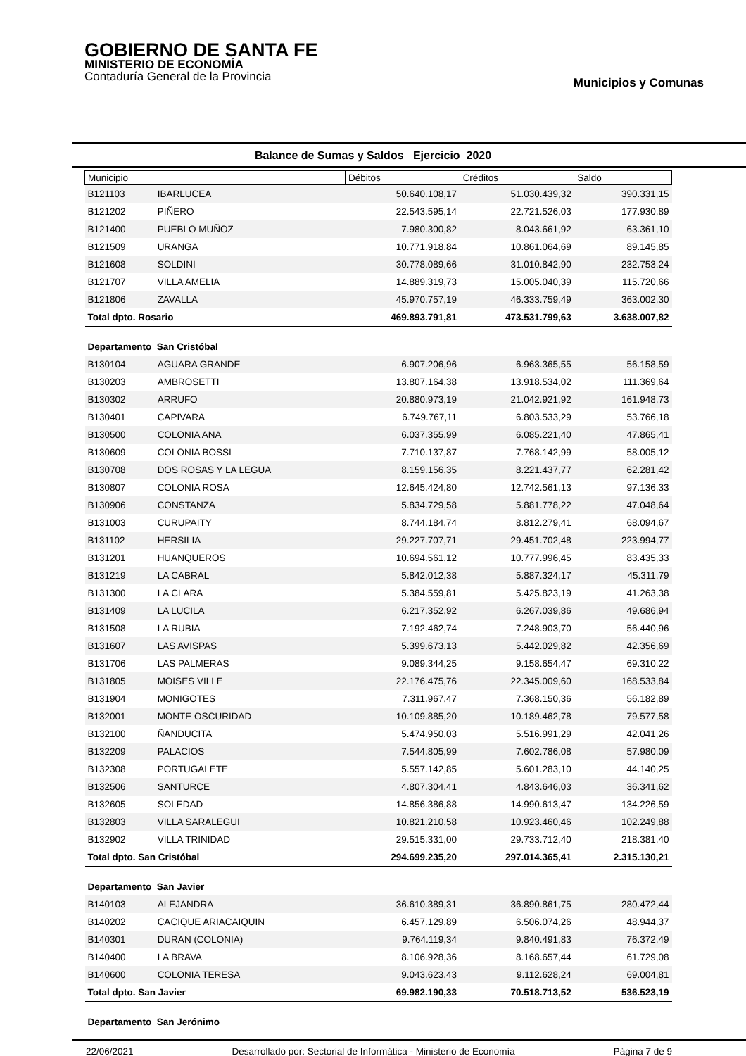GOBIERNO DE SANTA FE
MINISTERIO DE ECONOMÍA
Contaduría General de la Provincia
Municipios y Comunas
Balance de Sumas y Saldos Ejercicio 2020
| Municipio | | Débitos | Créditos | Saldo |
| --- | --- | --- | --- | --- |
| B121103 | IBARLUCEA | 50.640.108,17 | 51.030.439,32 | 390.331,15 |
| B121202 | PIÑERO | 22.543.595,14 | 22.721.526,03 | 177.930,89 |
| B121400 | PUEBLO MUÑOZ | 7.980.300,82 | 8.043.661,92 | 63.361,10 |
| B121509 | URANGA | 10.771.918,84 | 10.861.064,69 | 89.145,85 |
| B121608 | SOLDINI | 30.778.089,66 | 31.010.842,90 | 232.753,24 |
| B121707 | VILLA AMELIA | 14.889.319,73 | 15.005.040,39 | 115.720,66 |
| B121806 | ZAVALLA | 45.970.757,19 | 46.333.759,49 | 363.002,30 |
| Total dpto. Rosario | | 469.893.791,81 | 473.531.799,63 | 3.638.007,82 |
| Departamento San Cristóbal | | | | |
| B130104 | AGUARA GRANDE | 6.907.206,96 | 6.963.365,55 | 56.158,59 |
| B130203 | AMBROSETTI | 13.807.164,38 | 13.918.534,02 | 111.369,64 |
| B130302 | ARRUFO | 20.880.973,19 | 21.042.921,92 | 161.948,73 |
| B130401 | CAPIVARA | 6.749.767,11 | 6.803.533,29 | 53.766,18 |
| B130500 | COLONIA ANA | 6.037.355,99 | 6.085.221,40 | 47.865,41 |
| B130609 | COLONIA BOSSI | 7.710.137,87 | 7.768.142,99 | 58.005,12 |
| B130708 | DOS ROSAS Y LA LEGUA | 8.159.156,35 | 8.221.437,77 | 62.281,42 |
| B130807 | COLONIA ROSA | 12.645.424,80 | 12.742.561,13 | 97.136,33 |
| B130906 | CONSTANZA | 5.834.729,58 | 5.881.778,22 | 47.048,64 |
| B131003 | CURUPAITY | 8.744.184,74 | 8.812.279,41 | 68.094,67 |
| B131102 | HERSILIA | 29.227.707,71 | 29.451.702,48 | 223.994,77 |
| B131201 | HUANQUEROS | 10.694.561,12 | 10.777.996,45 | 83.435,33 |
| B131219 | LA CABRAL | 5.842.012,38 | 5.887.324,17 | 45.311,79 |
| B131300 | LA CLARA | 5.384.559,81 | 5.425.823,19 | 41.263,38 |
| B131409 | LA LUCILA | 6.217.352,92 | 6.267.039,86 | 49.686,94 |
| B131508 | LA RUBIA | 7.192.462,74 | 7.248.903,70 | 56.440,96 |
| B131607 | LAS AVISPAS | 5.399.673,13 | 5.442.029,82 | 42.356,69 |
| B131706 | LAS PALMERAS | 9.089.344,25 | 9.158.654,47 | 69.310,22 |
| B131805 | MOISES VILLE | 22.176.475,76 | 22.345.009,60 | 168.533,84 |
| B131904 | MONIGOTES | 7.311.967,47 | 7.368.150,36 | 56.182,89 |
| B132001 | MONTE OSCURIDAD | 10.109.885,20 | 10.189.462,78 | 79.577,58 |
| B132100 | ÑANDUCITA | 5.474.950,03 | 5.516.991,29 | 42.041,26 |
| B132209 | PALACIOS | 7.544.805,99 | 7.602.786,08 | 57.980,09 |
| B132308 | PORTUGALETE | 5.557.142,85 | 5.601.283,10 | 44.140,25 |
| B132506 | SANTURCE | 4.807.304,41 | 4.843.646,03 | 36.341,62 |
| B132605 | SOLEDAD | 14.856.386,88 | 14.990.613,47 | 134.226,59 |
| B132803 | VILLA SARALEGUI | 10.821.210,58 | 10.923.460,46 | 102.249,88 |
| B132902 | VILLA TRINIDAD | 29.515.331,00 | 29.733.712,40 | 218.381,40 |
| Total dpto. San Cristóbal | | 294.699.235,20 | 297.014.365,41 | 2.315.130,21 |
| Departamento San Javier | | | | |
| B140103 | ALEJANDRA | 36.610.389,31 | 36.890.861,75 | 280.472,44 |
| B140202 | CACIQUE ARIACAIQUIN | 6.457.129,89 | 6.506.074,26 | 48.944,37 |
| B140301 | DURAN (COLONIA) | 9.764.119,34 | 9.840.491,83 | 76.372,49 |
| B140400 | LA BRAVA | 8.106.928,36 | 8.168.657,44 | 61.729,08 |
| B140600 | COLONIA TERESA | 9.043.623,43 | 9.112.628,24 | 69.004,81 |
| Total dpto. San Javier | | 69.982.190,33 | 70.518.713,52 | 536.523,19 |
| Departamento San Jerónimo | | | | |
22/06/2021 Desarrollado por: Sectorial de Informática - Ministerio de Economía Página 7 de 9